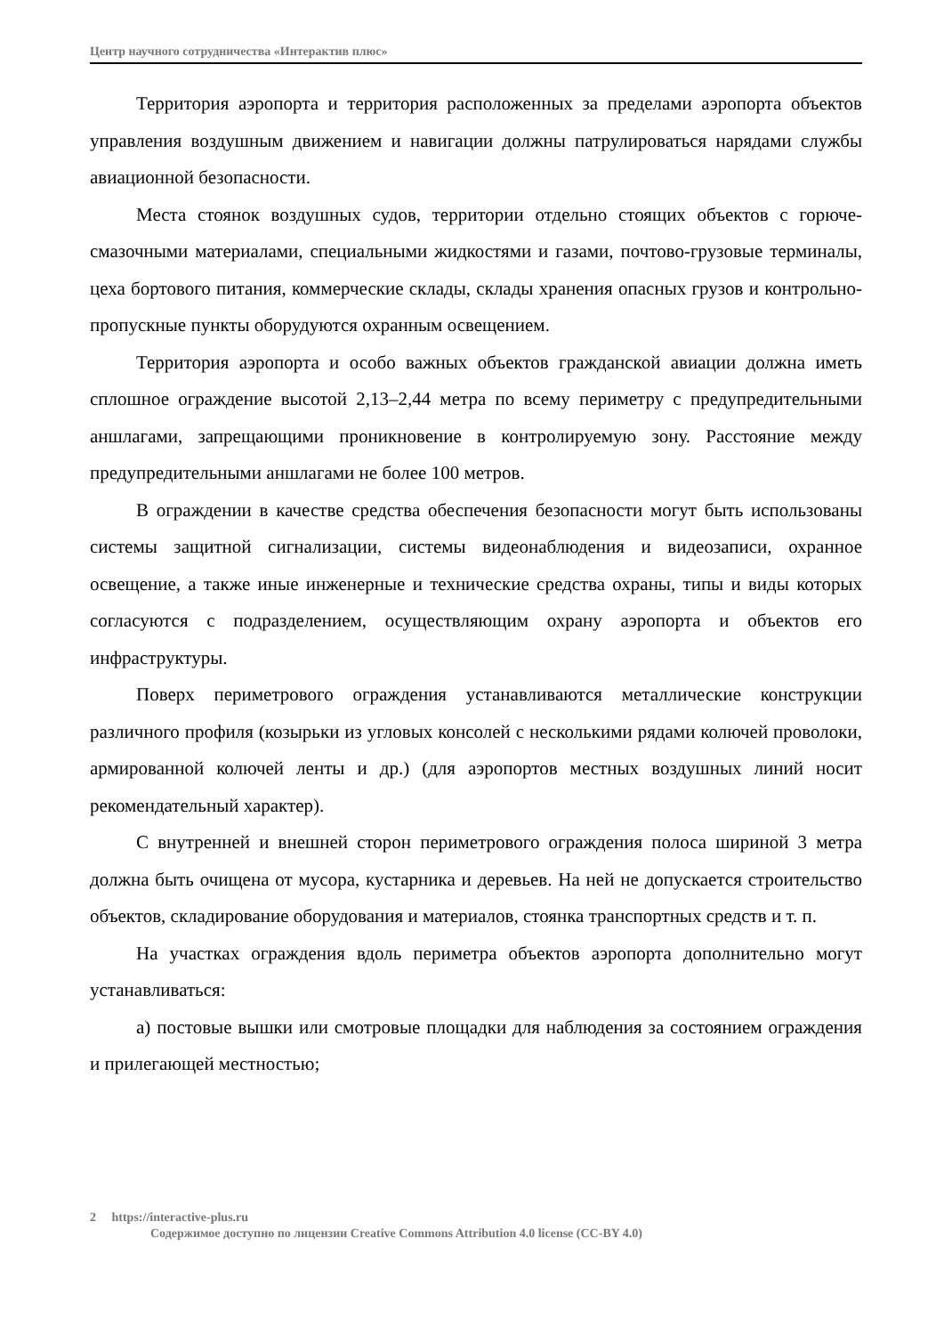Центр научного сотрудничества «Интерактив плюс»
Территория аэропорта и территория расположенных за пределами аэропорта объектов управления воздушным движением и навигации должны патрулироваться нарядами службы авиационной безопасности.
Места стоянок воздушных судов, территории отдельно стоящих объектов с горюче-смазочными материалами, специальными жидкостями и газами, почтово-грузовые терминалы, цеха бортового питания, коммерческие склады, склады хранения опасных грузов и контрольно-пропускные пункты оборудуются охранным освещением.
Территория аэропорта и особо важных объектов гражданской авиации должна иметь сплошное ограждение высотой 2,13–2,44 метра по всему периметру с предупредительными аншлагами, запрещающими проникновение в контролируемую зону. Расстояние между предупредительными аншлагами не более 100 метров.
В ограждении в качестве средства обеспечения безопасности могут быть использованы системы защитной сигнализации, системы видеонаблюдения и видеозаписи, охранное освещение, а также иные инженерные и технические средства охраны, типы и виды которых согласуются с подразделением, осуществляющим охрану аэропорта и объектов его инфраструктуры.
Поверх периметрового ограждения устанавливаются металлические конструкции различного профиля (козырьки из угловых консолей с несколькими рядами колючей проволоки, армированной колючей ленты и др.) (для аэропортов местных воздушных линий носит рекомендательный характер).
С внутренней и внешней сторон периметрового ограждения полоса шириной 3 метра должна быть очищена от мусора, кустарника и деревьев. На ней не допускается строительство объектов, складирование оборудования и материалов, стоянка транспортных средств и т. п.
На участках ограждения вдоль периметра объектов аэропорта дополнительно могут устанавливаться:
а) постовые вышки или смотровые площадки для наблюдения за состоянием ограждения и прилегающей местностью;
2 https://interactive-plus.ru
Содержимое доступно по лицензии Creative Commons Attribution 4.0 license (CC-BY 4.0)